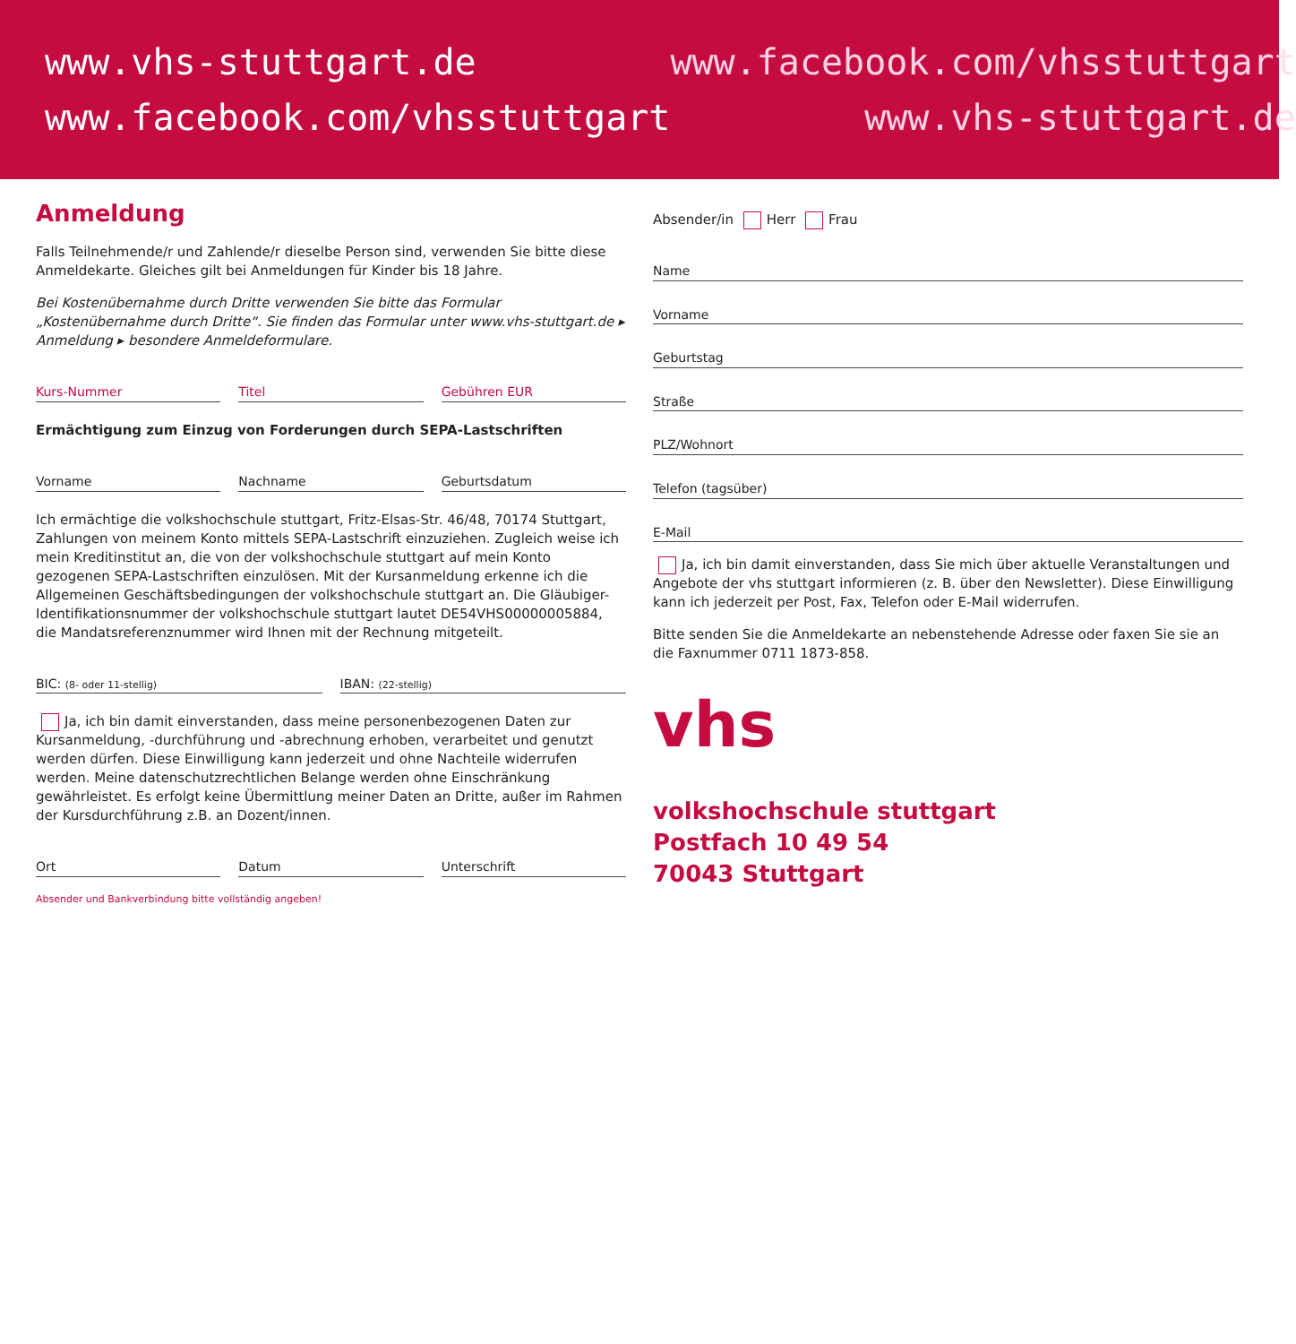www.vhs-stuttgart.de
www.facebook.com/vhsstuttgart
www.facebook.com/vhsstuttgart
www.vhs-stuttgart.de
Anmeldung
Falls Teilnehmende/r und Zahlende/r dieselbe Person sind, verwenden Sie bitte diese Anmeldekarte. Gleiches gilt bei Anmeldungen für Kinder bis 18 Jahre.
Bei Kostenübernahme durch Dritte verwenden Sie bitte das Formular „Kostenübernahme durch Dritte“. Sie finden das Formular unter www.vhs-stuttgart.de ▸ Anmeldung ▸ besondere Anmeldeformulare.
Kurs-Nummer Titel Gebühren EUR
Ermächtigung zum Einzug von Forderungen durch SEPA-Lastschriften
Vorname Nachname Geburtsdatum
Ich ermächtige die volkshochschule stuttgart, Fritz-Elsas-Str. 46/48, 70174 Stuttgart, Zahlungen von meinem Konto mittels SEPA-Lastschrift einzuziehen. Zugleich weise ich mein Kreditinstitut an, die von der volkshochschule stuttgart auf mein Konto gezogenen SEPA-Lastschriften einzulösen. Mit der Kursanmeldung erkenne ich die Allgemeinen Geschäftsbedingungen der volkshochschule stuttgart an. Die Gläubiger-Identifikationsnummer der volkshochschule stuttgart lautet DE54VHS00000005884, die Mandatsreferenznummer wird Ihnen mit der Rechnung mitgeteilt.
BIC: (8- oder 11-stellig)
IBAN: (22-stellig)
Ja, ich bin damit einverstanden, dass meine personenbezogenen Daten zur Kursanmeldung, -durchführung und -abrechnung erhoben, verarbeitet und genutzt werden dürfen. Diese Einwilligung kann jederzeit und ohne Nachteile widerrufen werden. Meine datenschutzrechtlichen Belange werden ohne Einschränkung gewährleistet. Es erfolgt keine Übermittlung meiner Daten an Dritte, außer im Rahmen der Kursdurchführung z.B. an Dozent/innen.
Ort Datum Unterschrift
Absender und Bankverbindung bitte vollständig angeben!
Absender/in Herr Frau
Name
Vorname
Geburtstag
Straße
PLZ/Wohnort
Telefon (tagsüber)
E-Mail
Ja, ich bin damit einverstanden, dass Sie mich über aktuelle Veranstaltungen und Angebote der vhs stuttgart informieren (z. B. über den Newsletter). Diese Einwilligung kann ich jederzeit per Post, Fax, Telefon oder E-Mail widerrufen.
Bitte senden Sie die Anmeldekarte an nebenstehende Adresse oder faxen Sie sie an die Faxnummer 0711 1873-858.
vhs
volkshochschule stuttgart
Postfach 10 49 54
70043 Stuttgart